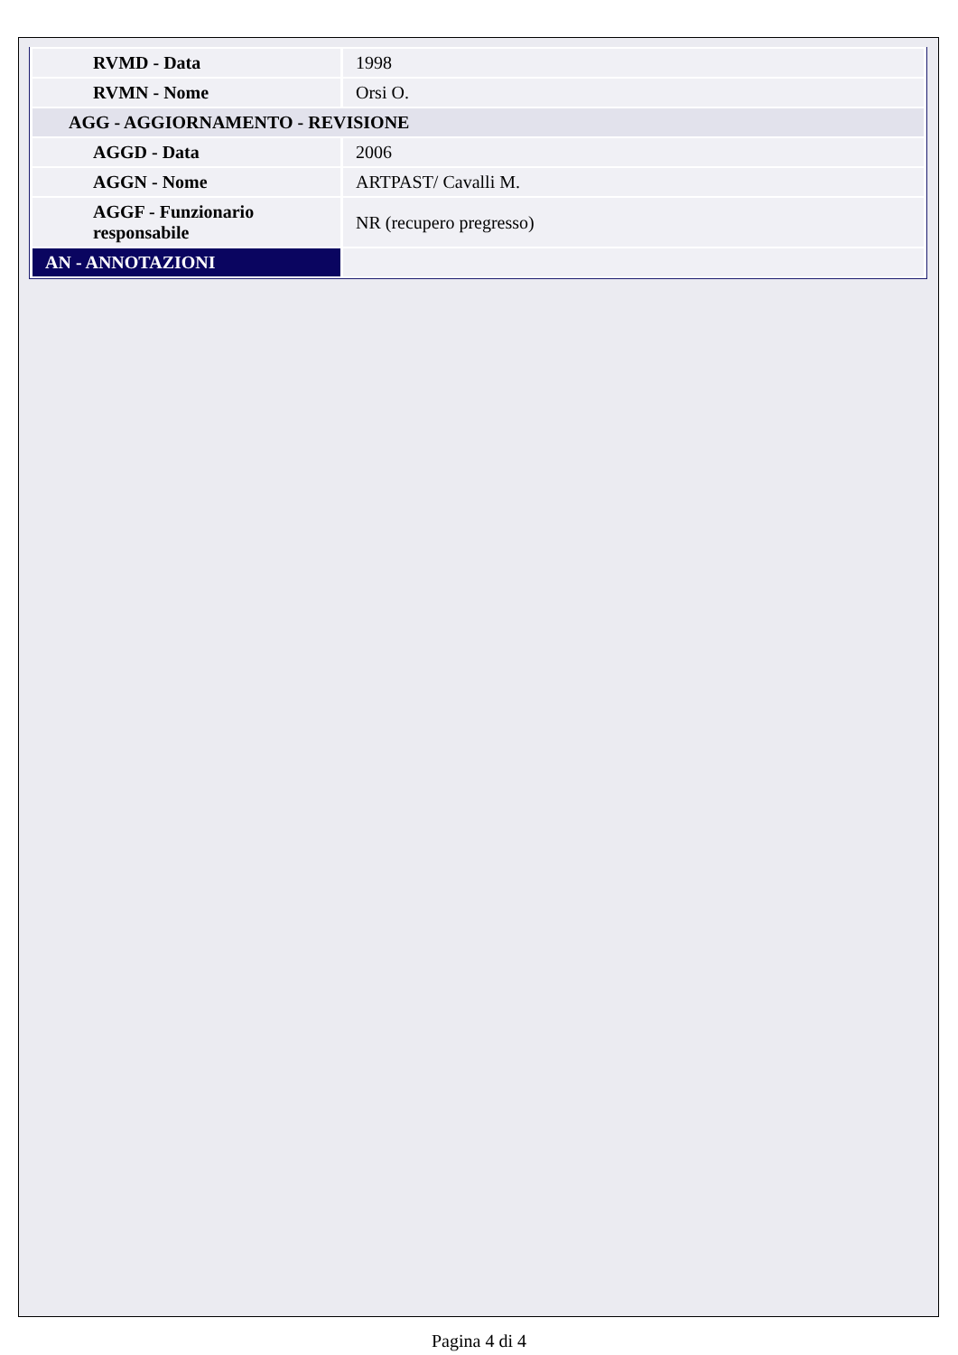| RVMD - Data | 1998 |
| RVMN - Nome | Orsi O. |
| AGG - AGGIORNAMENTO - REVISIONE | |
| AGGD - Data | 2006 |
| AGGN - Nome | ARTPAST/ Cavalli M. |
| AGGF - Funzionario responsabile | NR (recupero pregresso) |
| AN - ANNOTAZIONI | |
Pagina 4 di 4